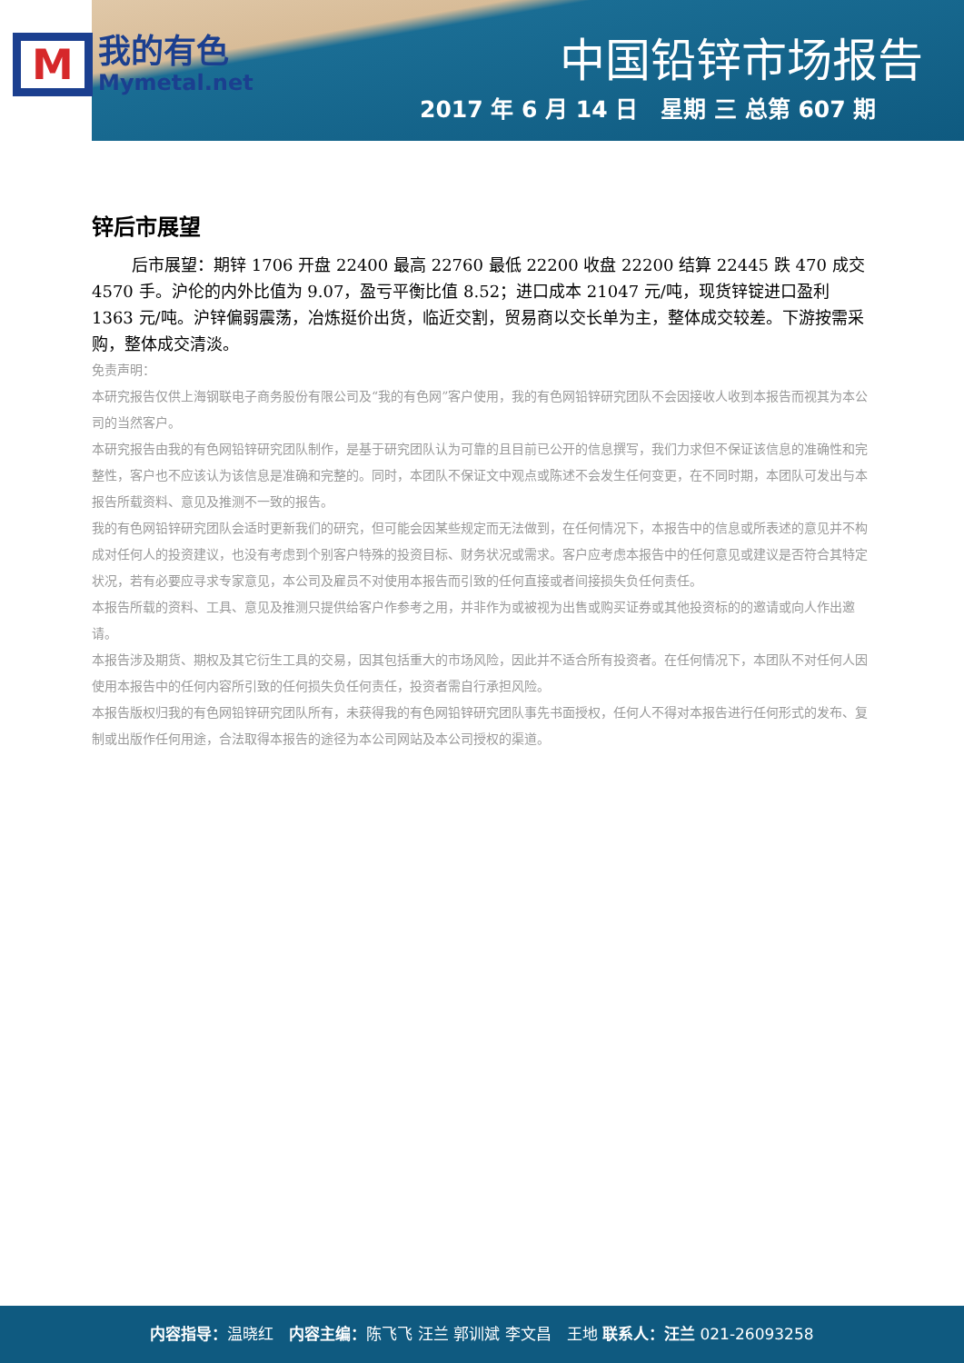M
我的有色
Mymetal.net
中国铅锌市场报告
2017 年 6 月 14 日　星期 三 总第 607 期
锌后市展望
后市展望：期锌 1706 开盘 22400 最高 22760 最低 22200 收盘 22200 结算 22445 跌 470 成交 4570 手。沪伦的内外比值为 9.07，盈亏平衡比值 8.52；进口成本 21047 元/吨，现货锌锭进口盈利 1363 元/吨。沪锌偏弱震荡，冶炼挺价出货，临近交割，贸易商以交长单为主，整体成交较差。下游按需采购，整体成交清淡。
免责声明：
本研究报告仅供上海钢联电子商务股份有限公司及“我的有色网”客户使用，我的有色网铅锌研究团队不会因接收人收到本报告而视其为本公司的当然客户。
本研究报告由我的有色网铅锌研究团队制作，是基于研究团队认为可靠的且目前已公开的信息撰写，我们力求但不保证该信息的准确性和完整性，客户也不应该认为该信息是准确和完整的。同时，本团队不保证文中观点或陈述不会发生任何变更，在不同时期，本团队可发出与本报告所载资料、意见及推测不一致的报告。
我的有色网铅锌研究团队会适时更新我们的研究，但可能会因某些规定而无法做到，在任何情况下，本报告中的信息或所表述的意见并不构成对任何人的投资建议，也没有考虑到个别客户特殊的投资目标、财务状况或需求。客户应考虑本报告中的任何意见或建议是否符合其特定状况，若有必要应寻求专家意见，本公司及雇员不对使用本报告而引致的任何直接或者间接损失负任何责任。
本报告所载的资料、工具、意见及推测只提供给客户作参考之用，并非作为或被视为出售或购买证券或其他投资标的的邀请或向人作出邀请。
本报告涉及期货、期权及其它衍生工具的交易，因其包括重大的市场风险，因此并不适合所有投资者。在任何情况下，本团队不对任何人因使用本报告中的任何内容所引致的任何损失负任何责任，投资者需自行承担风险。
本报告版权归我的有色网铅锌研究团队所有，未获得我的有色网铅锌研究团队事先书面授权，任何人不得对本报告进行任何形式的发布、复制或出版作任何用途，合法取得本报告的途径为本公司网站及本公司授权的渠道。
内容指导：温晓红　内容主编：陈飞飞 汪兰 郭训斌 李文昌　王地 联系人：汪兰 021-26093258